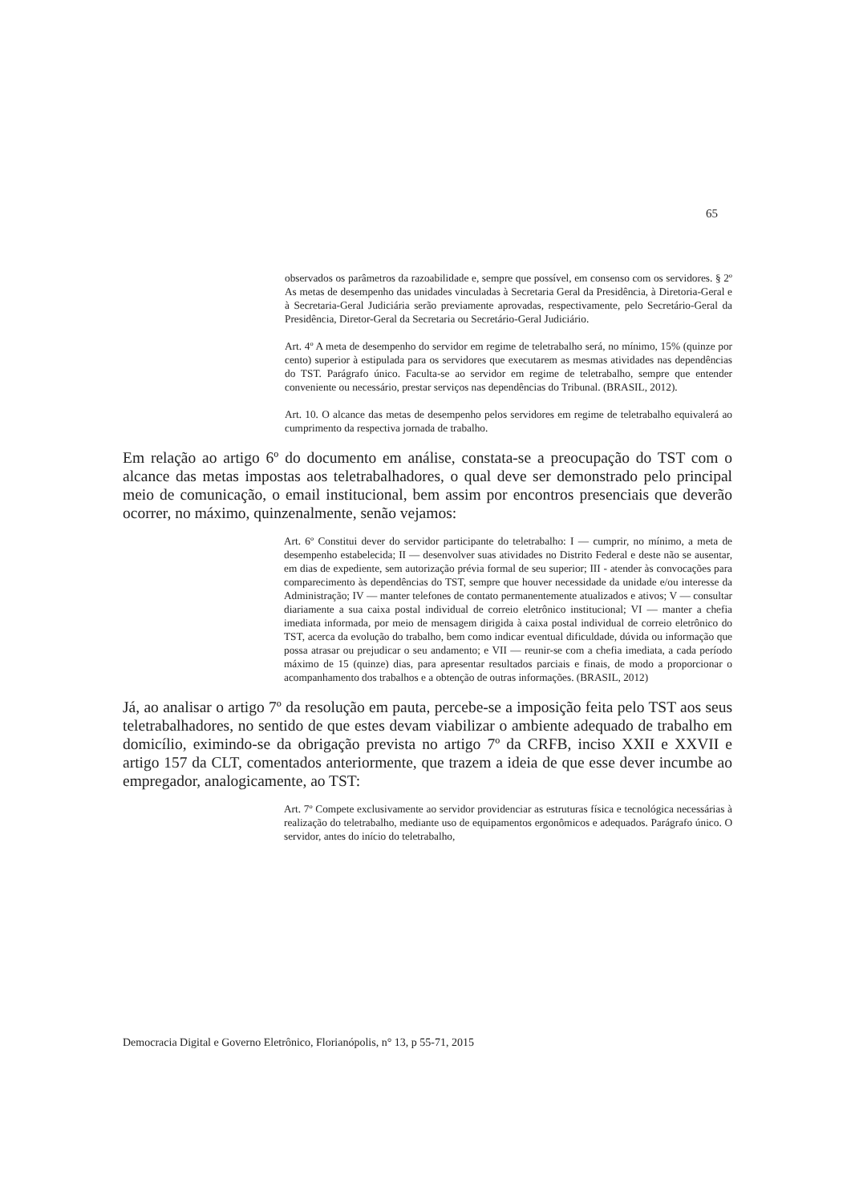65
observados os parâmetros da razoabilidade e, sempre que possível, em consenso com os servidores. § 2º As metas de desempenho das unidades vinculadas à Secretaria Geral da Presidência, à Diretoria-Geral e à Secretaria-Geral Judiciária serão previamente aprovadas, respectivamente, pelo Secretário-Geral da Presidência, Diretor-Geral da Secretaria ou Secretário-Geral Judiciário.
Art. 4º A meta de desempenho do servidor em regime de teletrabalho será, no mínimo, 15% (quinze por cento) superior à estipulada para os servidores que executarem as mesmas atividades nas dependências do TST. Parágrafo único. Faculta-se ao servidor em regime de teletrabalho, sempre que entender conveniente ou necessário, prestar serviços nas dependências do Tribunal. (BRASIL, 2012).
Art. 10. O alcance das metas de desempenho pelos servidores em regime de teletrabalho equivalerá ao cumprimento da respectiva jornada de trabalho.
Em relação ao artigo 6º do documento em análise, constata-se a preocupação do TST com o alcance das metas impostas aos teletrabalhadores, o qual deve ser demonstrado pelo principal meio de comunicação, o email institucional, bem assim por encontros presenciais que deverão ocorrer, no máximo, quinzenalmente, senão vejamos:
Art. 6º Constitui dever do servidor participante do teletrabalho: I — cumprir, no mínimo, a meta de desempenho estabelecida; II — desenvolver suas atividades no Distrito Federal e deste não se ausentar, em dias de expediente, sem autorização prévia formal de seu superior; III - atender às convocações para comparecimento às dependências do TST, sempre que houver necessidade da unidade e/ou interesse da Administração; IV — manter telefones de contato permanentemente atualizados e ativos; V — consultar diariamente a sua caixa postal individual de correio eletrônico institucional; VI — manter a chefia imediata informada, por meio de mensagem dirigida à caixa postal individual de correio eletrônico do TST, acerca da evolução do trabalho, bem como indicar eventual dificuldade, dúvida ou informação que possa atrasar ou prejudicar o seu andamento; e VII — reunir-se com a chefia imediata, a cada período máximo de 15 (quinze) dias, para apresentar resultados parciais e finais, de modo a proporcionar o acompanhamento dos trabalhos e a obtenção de outras informações. (BRASIL, 2012)
Já, ao analisar o artigo 7º da resolução em pauta, percebe-se a imposição feita pelo TST aos seus teletrabalhadores, no sentido de que estes devam viabilizar o ambiente adequado de trabalho em domicílio, eximindo-se da obrigação prevista no artigo 7º da CRFB, inciso XXII e XXVII e artigo 157 da CLT, comentados anteriormente, que trazem a ideia de que esse dever incumbe ao empregador, analogicamente, ao TST:
Art. 7º Compete exclusivamente ao servidor providenciar as estruturas física e tecnológica necessárias à realização do teletrabalho, mediante uso de equipamentos ergonômicos e adequados. Parágrafo único. O servidor, antes do início do teletrabalho,
Democracia Digital e Governo Eletrônico, Florianópolis, n° 13, p 55-71, 2015